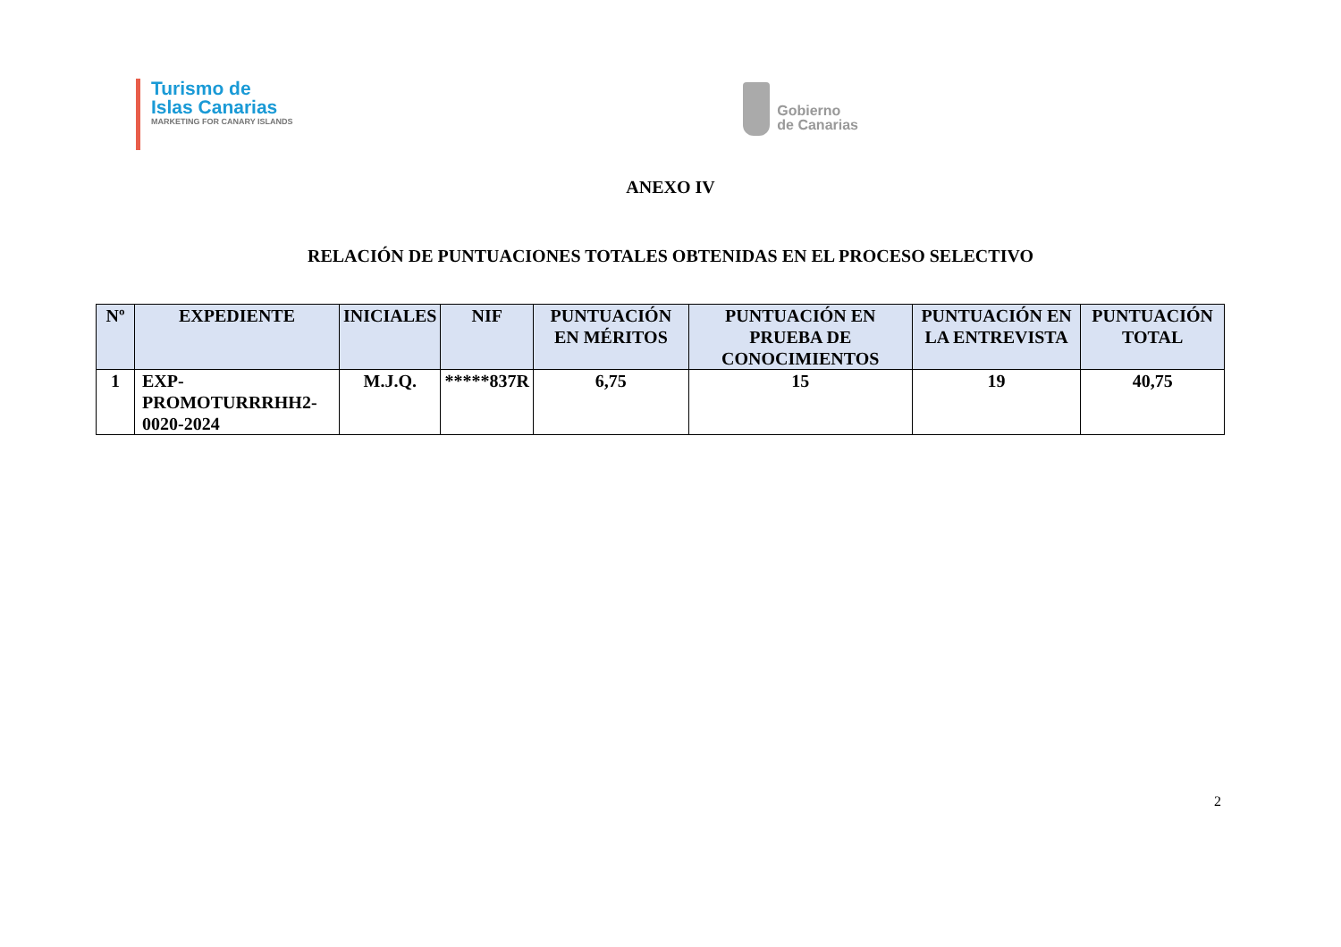Turismo de
Islas Canarias
MARKETING FOR CANARY ISLANDS
Gobierno
de Canarias
ANEXO IV
RELACIÓN DE PUNTUACIONES TOTALES OBTENIDAS EN EL PROCESO SELECTIVO
| Nº | EXPEDIENTE | INICIALES | NIF | PUNTUACIÓN EN MÉRITOS | PUNTUACIÓN EN PRUEBA DE CONOCIMIENTOS | PUNTUACIÓN EN LA ENTREVISTA | PUNTUACIÓN TOTAL |
| --- | --- | --- | --- | --- | --- | --- | --- |
| 1 | EXP- PROMOTURRRHH2- 0020-2024 | M.J.Q. | *****837R | 6,75 | 15 | 19 | 40,75 |
2